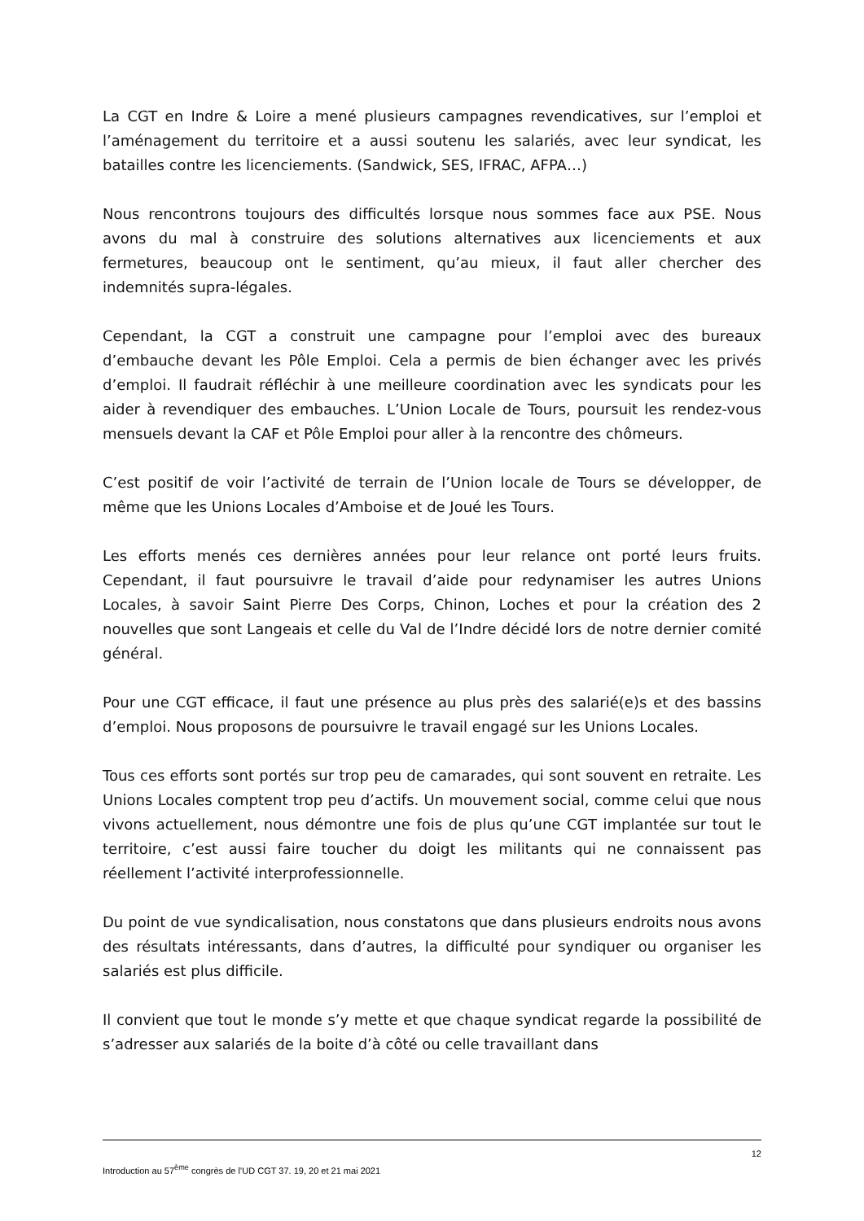La CGT en Indre & Loire a mené plusieurs campagnes revendicatives, sur l’emploi et l’aménagement du territoire et a aussi soutenu les salariés, avec leur syndicat, les batailles contre les licenciements. (Sandwick, SES, IFRAC, AFPA…)
Nous rencontrons toujours des difficultés lorsque nous sommes face aux PSE. Nous avons du mal à construire des solutions alternatives aux licenciements et aux fermetures, beaucoup ont le sentiment, qu’au mieux, il faut aller chercher des indemnités supra-légales.
Cependant, la CGT a construit une campagne pour l’emploi avec des bureaux d’embauche devant les Pôle Emploi. Cela a permis de bien échanger avec les privés d’emploi. Il faudrait réfléchir à une meilleure coordination avec les syndicats pour les aider à revendiquer des embauches. L’Union Locale de Tours, poursuit les rendez-vous mensuels devant la CAF et Pôle Emploi pour aller à la rencontre des chômeurs.
C’est positif de voir l’activité de terrain de l’Union locale de Tours se développer, de même que les Unions Locales d’Amboise et de Joué les Tours.
Les efforts menés ces dernières années pour leur relance ont porté leurs fruits. Cependant, il faut poursuivre le travail d’aide pour redynamiser les autres Unions Locales, à savoir Saint Pierre Des Corps, Chinon, Loches et pour la création des 2 nouvelles que sont Langeais et celle du Val de l’Indre décidé lors de notre dernier comité général.
Pour une CGT efficace, il faut une présence au plus près des salarié(e)s et des bassins d’emploi. Nous proposons de poursuivre le travail engagé sur les Unions Locales.
Tous ces efforts sont portés sur trop peu de camarades, qui sont souvent en retraite. Les Unions Locales comptent trop peu d’actifs. Un mouvement social, comme celui que nous vivons actuellement, nous démontre une fois de plus qu’une CGT implantée sur tout le territoire, c’est aussi faire toucher du doigt les militants qui ne connaissent pas réellement l’activité interprofessionnelle.
Du point de vue syndicalisation, nous constatons que dans plusieurs endroits nous avons des résultats intéressants, dans d’autres, la difficulté pour syndiquer ou organiser les salariés est plus difficile.
Il convient que tout le monde s’y mette et que chaque syndicat regarde la possibilité de s’adresser aux salariés de la boite d’à côté ou celle travaillant dans
12
Introduction au 57<sup>ème</sup> congrès de l’UD CGT 37. 19, 20 et 21 mai 2021